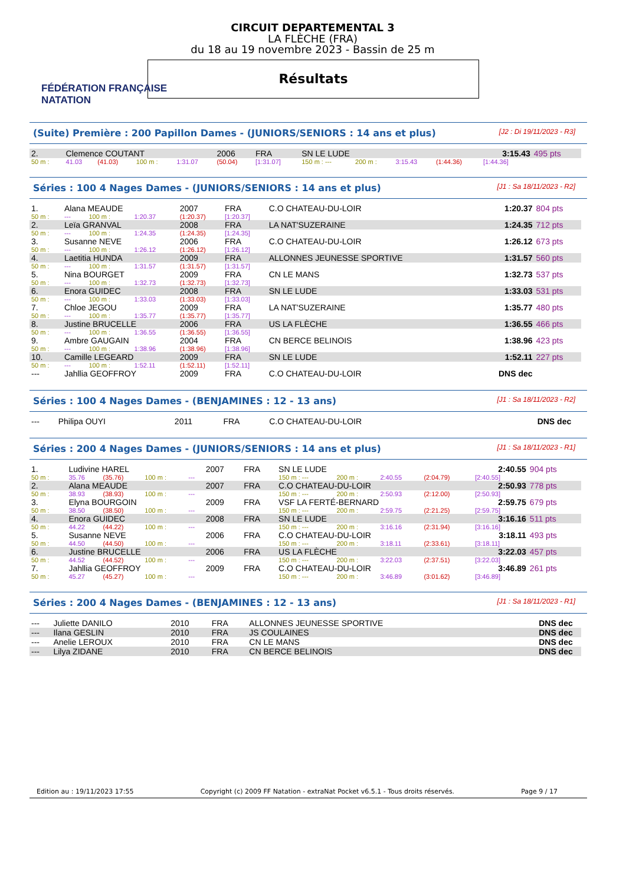FÉDÉRATION FRANÇAISE
NATATION
CIRCUIT DEPARTEMENTAL 3
LA FLÈCHE (FRA)
du 18 au 19 novembre 2023 - Bassin de 25 m
Résultats
(Suite) Première : 200 Papillon Dames - (JUNIORS/SENIORS : 14 ans et plus) [J2 : Di 19/11/2023 - R3]
| 2. | Clemence COUTANT | | | | 2006 | FRA | SN LE LUDE | | | | 3:15.43 | 495 pts |
| 50 m : | 41.03 | (41.03) | 100 m : | 1:31.07 | (50.04) | [1:31.07] | 150 m : --- | 200 m : | 3:15.43 | (1:44.36) | [1:44.36] | |
Séries : 100 4 Nages Dames - (JUNIORS/SENIORS : 14 ans et plus) [J1 : Sa 18/11/2023 - R2]
| 1. | Alana MEAUDE | | | | 2007 | FRA | C.O CHATEAU-DU-LOIR | 1:20.37 | 804 pts |
| 50 m : | --- | | 100 m : | 1:20.37 | (1:20.37) | [1:20.37] | | | |
| 2. | Leïa GRANVAL | | | | 2008 | FRA | LA NAT'SUZERAINE | 1:24.35 | 712 pts |
| 50 m : | --- | | 100 m : | 1:24.35 | (1:24.35) | [1:24.35] | | | |
| 3. | Susanne NEVE | | | | 2006 | FRA | C.O CHATEAU-DU-LOIR | 1:26.12 | 673 pts |
| 50 m : | --- | | 100 m : | 1:26.12 | (1:26.12) | [1:26.12] | | | |
| 4. | Laetitia HUNDA | | | | 2009 | FRA | ALLONNES JEUNESSE SPORTIVE | 1:31.57 | 560 pts |
| 50 m : | --- | | 100 m : | 1:31.57 | (1:31.57) | [1:31.57] | | | |
| 5. | Nina BOURGET | | | | 2009 | FRA | CN LE MANS | 1:32.73 | 537 pts |
| 50 m : | --- | | 100 m : | 1:32.73 | (1:32.73) | [1:32.73] | | | |
| 6. | Enora GUIDEC | | | | 2008 | FRA | SN LE LUDE | 1:33.03 | 531 pts |
| 50 m : | --- | | 100 m : | 1:33.03 | (1:33.03) | [1:33.03] | | | |
| 7. | Chloe JEGOU | | | | 2009 | FRA | LA NAT'SUZERAINE | 1:35.77 | 480 pts |
| 50 m : | --- | | 100 m : | 1:35.77 | (1:35.77) | [1:35.77] | | | |
| 8. | Justine BRUCELLE | | | | 2006 | FRA | US LA FLÈCHE | 1:36.55 | 466 pts |
| 50 m : | --- | | 100 m : | 1:36.55 | (1:36.55) | [1:36.55] | | | |
| 9. | Ambre GAUGAIN | | | | 2004 | FRA | CN BERCE BELINOIS | 1:38.96 | 423 pts |
| 50 m : | --- | | 100 m : | 1:38.96 | (1:38.96) | [1:38.96] | | | |
| 10. | Camille LEGEARD | | | | 2009 | FRA | SN LE LUDE | 1:52.11 | 227 pts |
| 50 m : | --- | | 100 m : | 1:52.11 | (1:52.11) | [1:52.11] | | | |
| --- | Jahllia GEOFFROY | | | | 2009 | FRA | C.O CHATEAU-DU-LOIR | DNS dec | |
Séries : 100 4 Nages Dames - (BENJAMINES : 12 - 13 ans) [J1 : Sa 18/11/2023 - R2]
| --- | Philipa OUYI | 2011 | FRA | C.O CHATEAU-DU-LOIR | DNS dec | |
Séries : 200 4 Nages Dames - (JUNIORS/SENIORS : 14 ans et plus) [J1 : Sa 18/11/2023 - R1]
| 1. | Ludivine HAREL | | | | 2007 | FRA | SN LE LUDE | | | | 2:40.55 | 904 pts |
| 50 m : | 35.76 | (35.76) | 100 m : | --- | | | 150 m : --- | 200 m : | 2:40.55 | (2:04.79) | [2:40.55] | |
| 2. | Alana MEAUDE | | | | 2007 | FRA | C.O CHATEAU-DU-LOIR | | | | 2:50.93 | 778 pts |
| 50 m : | 38.93 | (38.93) | 100 m : | --- | | | 150 m : --- | 200 m : | 2:50.93 | (2:12.00) | [2:50.93] | |
| 3. | Elyna BOURGOIN | | | | 2009 | FRA | VSF LA FERTÉ-BERNARD | | | | 2:59.75 | 679 pts |
| 50 m : | 38.50 | (38.50) | 100 m : | --- | | | 150 m : --- | 200 m : | 2:59.75 | (2:21.25) | [2:59.75] | |
| 4. | Enora GUIDEC | | | | 2008 | FRA | SN LE LUDE | | | | 3:16.16 | 511 pts |
| 50 m : | 44.22 | (44.22) | 100 m : | --- | | | 150 m : --- | 200 m : | 3:16.16 | (2:31.94) | [3:16.16] | |
| 5. | Susanne NEVE | | | | 2006 | FRA | C.O CHATEAU-DU-LOIR | | | | 3:18.11 | 493 pts |
| 50 m : | 44.50 | (44.50) | 100 m : | --- | | | 150 m : --- | 200 m : | 3:18.11 | (2:33.61) | [3:18.11] | |
| 6. | Justine BRUCELLE | | | | 2006 | FRA | US LA FLÈCHE | | | | 3:22.03 | 457 pts |
| 50 m : | 44.52 | (44.52) | 100 m : | --- | | | 150 m : --- | 200 m : | 3:22.03 | (2:37.51) | [3:22.03] | |
| 7. | Jahllia GEOFFROY | | | | 2009 | FRA | C.O CHATEAU-DU-LOIR | | | | 3:46.89 | 261 pts |
| 50 m : | 45.27 | (45.27) | 100 m : | --- | | | 150 m : --- | 200 m : | 3:46.89 | (3:01.62) | [3:46.89] | |
Séries : 200 4 Nages Dames - (BENJAMINES : 12 - 13 ans) [J1 : Sa 18/11/2023 - R1]
| --- | Juliette DANILO | 2010 | FRA | ALLONNES JEUNESSE SPORTIVE | DNS dec | |
| --- | Ilana GESLIN | 2010 | FRA | JS COULAINES | DNS dec | |
| --- | Anelie LEROUX | 2010 | FRA | CN LE MANS | DNS dec | |
| --- | Lilya ZIDANE | 2010 | FRA | CN BERCE BELINOIS | DNS dec | |
Edition au : 19/11/2023 17:55 Copyright (c) 2009 FF Natation - extraNat Pocket v6.5.1 - Tous droits réservés. Page 9 / 17